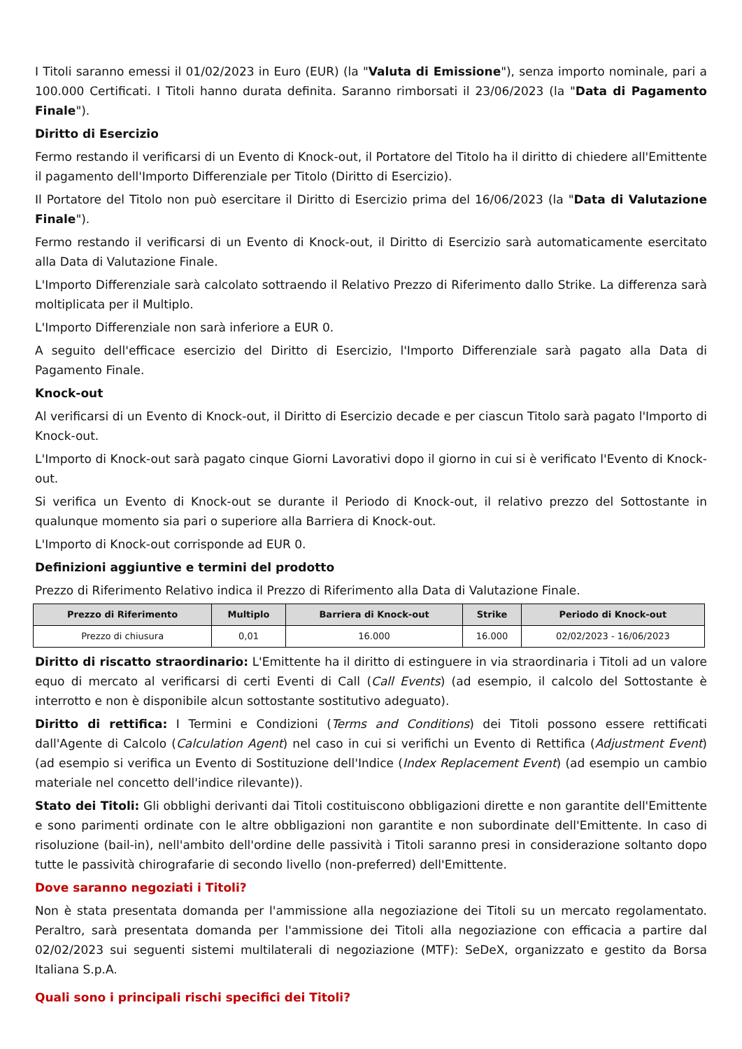I Titoli saranno emessi il 01/02/2023 in Euro (EUR) (la "Valuta di Emissione"), senza importo nominale, pari a 100.000 Certificati. I Titoli hanno durata definita. Saranno rimborsati il 23/06/2023 (la "Data di Pagamento Finale").
Diritto di Esercizio
Fermo restando il verificarsi di un Evento di Knock-out, il Portatore del Titolo ha il diritto di chiedere all'Emittente il pagamento dell'Importo Differenziale per Titolo (Diritto di Esercizio).
Il Portatore del Titolo non può esercitare il Diritto di Esercizio prima del 16/06/2023 (la "Data di Valutazione Finale").
Fermo restando il verificarsi di un Evento di Knock-out, il Diritto di Esercizio sarà automaticamente esercitato alla Data di Valutazione Finale.
L'Importo Differenziale sarà calcolato sottraendo il Relativo Prezzo di Riferimento dallo Strike. La differenza sarà moltiplicata per il Multiplo.
L'Importo Differenziale non sarà inferiore a EUR 0.
A seguito dell'efficace esercizio del Diritto di Esercizio, l'Importo Differenziale sarà pagato alla Data di Pagamento Finale.
Knock-out
Al verificarsi di un Evento di Knock-out, il Diritto di Esercizio decade e per ciascun Titolo sarà pagato l'Importo di Knock-out.
L'Importo di Knock-out sarà pagato cinque Giorni Lavorativi dopo il giorno in cui si è verificato l'Evento di Knock-out.
Si verifica un Evento di Knock-out se durante il Periodo di Knock-out, il relativo prezzo del Sottostante in qualunque momento sia pari o superiore alla Barriera di Knock-out.
L'Importo di Knock-out corrisponde ad EUR 0.
Definizioni aggiuntive e termini del prodotto
Prezzo di Riferimento Relativo indica il Prezzo di Riferimento alla Data di Valutazione Finale.
| Prezzo di Riferimento | Multiplo | Barriera di Knock-out | Strike | Periodo di Knock-out |
| --- | --- | --- | --- | --- |
| Prezzo di chiusura | 0,01 | 16.000 | 16.000 | 02/02/2023 - 16/06/2023 |
Diritto di riscatto straordinario: L'Emittente ha il diritto di estinguere in via straordinaria i Titoli ad un valore equo di mercato al verificarsi di certi Eventi di Call (Call Events) (ad esempio, il calcolo del Sottostante è interrotto e non è disponibile alcun sottostante sostitutivo adeguato).
Diritto di rettifica: I Termini e Condizioni (Terms and Conditions) dei Titoli possono essere rettificati dall'Agente di Calcolo (Calculation Agent) nel caso in cui si verifichi un Evento di Rettifica (Adjustment Event) (ad esempio si verifica un Evento di Sostituzione dell'Indice (Index Replacement Event) (ad esempio un cambio materiale nel concetto dell'indice rilevante)).
Stato dei Titoli: Gli obblighi derivanti dai Titoli costituiscono obbligazioni dirette e non garantite dell'Emittente e sono parimenti ordinate con le altre obbligazioni non garantite e non subordinate dell'Emittente. In caso di risoluzione (bail-in), nell'ambito dell'ordine delle passività i Titoli saranno presi in considerazione soltanto dopo tutte le passività chirografarie di secondo livello (non-preferred) dell'Emittente.
Dove saranno negoziati i Titoli?
Non è stata presentata domanda per l'ammissione alla negoziazione dei Titoli su un mercato regolamentato. Peraltro, sarà presentata domanda per l'ammissione dei Titoli alla negoziazione con efficacia a partire dal 02/02/2023 sui seguenti sistemi multilaterali di negoziazione (MTF): SeDeX, organizzato e gestito da Borsa Italiana S.p.A.
Quali sono i principali rischi specifici dei Titoli?